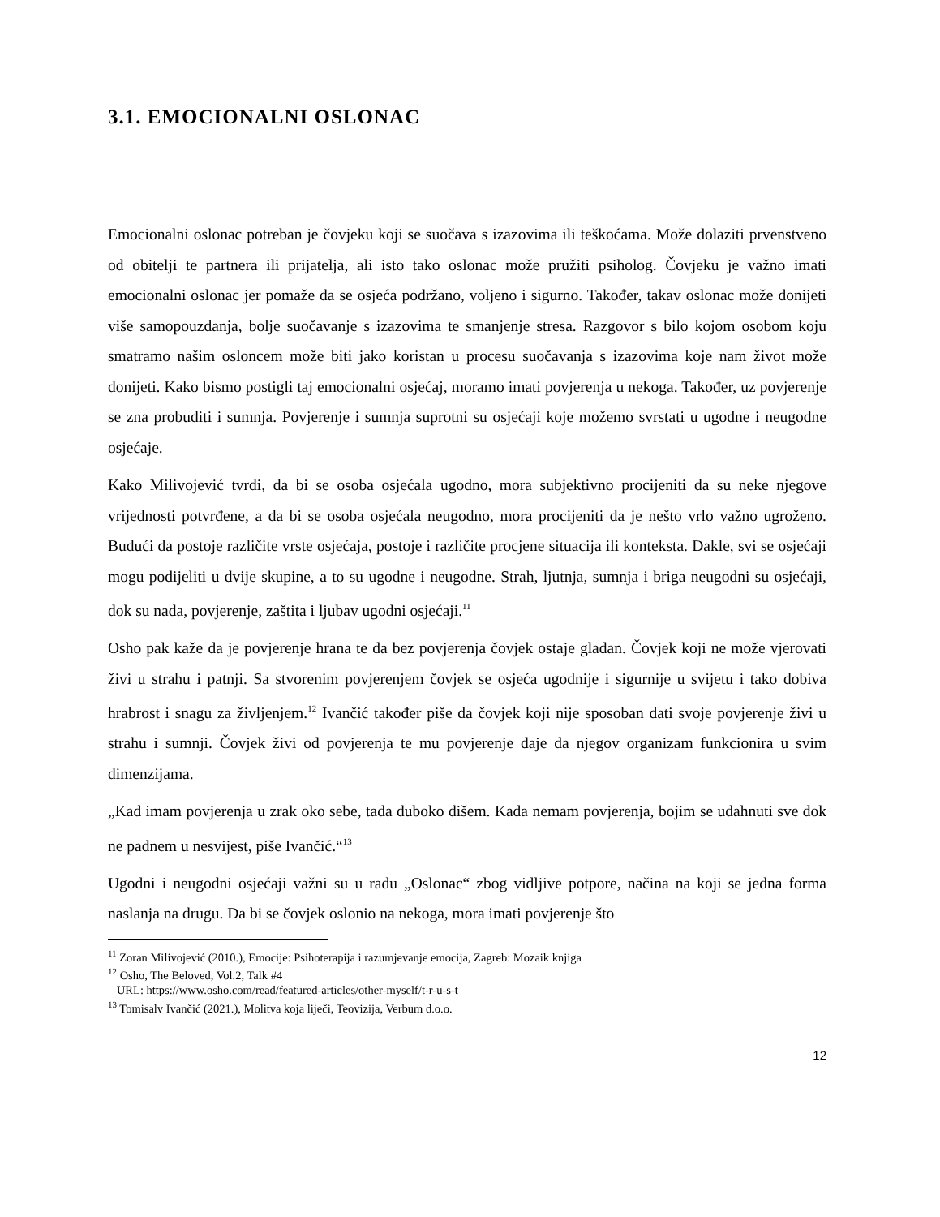3.1. EMOCIONALNI OSLONAC
Emocionalni oslonac potreban je čovjeku koji se suočava s izazovima ili teškoćama. Može dolaziti prvenstveno od obitelji te partnera ili prijatelja, ali isto tako oslonac može pružiti psiholog. Čovjeku je važno imati emocionalni oslonac jer pomaže da se osjeća podržano, voljeno i sigurno. Također, takav oslonac može donijeti više samopouzdanja, bolje suočavanje s izazovima te smanjenje stresa. Razgovor s bilo kojom osobom koju smatramo našim osloncem može biti jako koristan u procesu suočavanja s izazovima koje nam život može donijeti. Kako bismo postigli taj emocionalni osjećaj, moramo imati povjerenja u nekoga. Također, uz povjerenje se zna probuditi i sumnja. Povjerenje i sumnja suprotni su osjećaji koje možemo svrstati u ugodne i neugodne osjećaje.
Kako Milivojević tvrdi, da bi se osoba osjećala ugodno, mora subjektivno procijeniti da su neke njegove vrijednosti potvrđene, a da bi se osoba osjećala neugodno, mora procijeniti da je nešto vrlo važno ugroženo. Budući da postoje različite vrste osjećaja, postoje i različite procjene situacija ili konteksta. Dakle, svi se osjećaji mogu podijeliti u dvije skupine, a to su ugodne i neugodne. Strah, ljutnja, sumnja i briga neugodni su osjećaji, dok su nada, povjerenje, zaštita i ljubav ugodni osjećaji.<sup>11</sup>
Osho pak kaže da je povjerenje hrana te da bez povjerenja čovjek ostaje gladan. Čovjek koji ne može vjerovati živi u strahu i patnji. Sa stvorenim povjerenjem čovjek se osjeća ugodnije i sigurnije u svijetu i tako dobiva hrabrost i snagu za življenjem.<sup>12</sup> Ivančić također piše da čovjek koji nije sposoban dati svoje povjerenje živi u strahu i sumnji. Čovjek živi od povjerenja te mu povjerenje daje da njegov organizam funkcionira u svim dimenzijama.
„Kad imam povjerenja u zrak oko sebe, tada duboko dišem. Kada nemam povjerenja, bojim se udahnuti sve dok ne padnem u nesvijest, piše Ivančić.“<sup>13</sup>
Ugodni i neugodni osjećaji važni su u radu „Oslonac“ zbog vidljive potpore, načina na koji se jedna forma naslanja na drugu. Da bi se čovjek oslonio na nekoga, mora imati povjerenje što
<sup>11</sup> Zoran Milivojević (2010.), Emocije: Psihoterapija i razumjevanje emocija, Zagreb: Mozaik knjiga
<sup>12</sup> Osho, The Beloved, Vol.2, Talk #4
URL: https://www.osho.com/read/featured-articles/other-myself/t-r-u-s-t
<sup>13</sup> Tomisalv Ivančić (2021.), Molitva koja liječi, Teovizija, Verbum d.o.o.
12